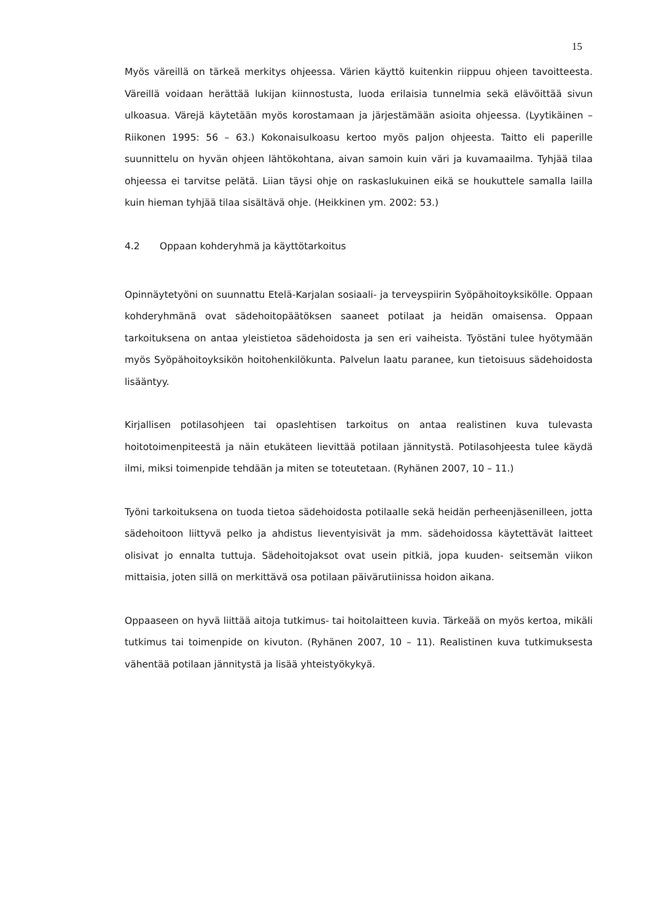15
Myös väreillä on tärkeä merkitys ohjeessa. Värien käyttö kuitenkin riippuu ohjeen tavoitteesta. Väreillä voidaan herättää lukijan kiinnostusta, luoda erilaisia tunnelmia sekä elävöittää sivun ulkoasua. Värejä käytetään myös korostamaan ja järjestämään asioita ohjeessa. (Lyytikäinen – Riikonen 1995: 56 – 63.) Kokonaisulkoasu kertoo myös paljon ohjeesta. Taitto eli paperille suunnittelu on hyvän ohjeen lähtökohtana, aivan samoin kuin väri ja kuvamaailma. Tyhjää tilaa ohjeessa ei tarvitse pelätä. Liian täysi ohje on raskaslukuinen eikä se houkuttele samalla lailla kuin hieman tyhjää tilaa sisältävä ohje. (Heikkinen ym. 2002: 53.)
4.2 Oppaan kohderyhmä ja käyttötarkoitus
Opinnäytetyöni on suunnattu Etelä-Karjalan sosiaali- ja terveyspiirin Syöpähoitoyksikölle. Oppaan kohderyhmänä ovat sädehoitopäätöksen saaneet potilaat ja heidän omaisensa. Oppaan tarkoituksena on antaa yleistietoa sädehoidosta ja sen eri vaiheista. Työstäni tulee hyötymään myös Syöpähoitoyksikön hoitohenkilökunta. Palvelun laatu paranee, kun tietoisuus sädehoidosta lisääntyy.
Kirjallisen potilasohjeen tai opaslehtisen tarkoitus on antaa realistinen kuva tulevasta hoitotoimenpiteestä ja näin etukäteen lievittää potilaan jännitystä. Potilasohjeesta tulee käydä ilmi, miksi toimenpide tehdään ja miten se toteutetaan. (Ryhänen 2007, 10 – 11.)
Työni tarkoituksena on tuoda tietoa sädehoidosta potilaalle sekä heidän perheenjäsenilleen, jotta sädehoitoon liittyvä pelko ja ahdistus lieventyisivät ja mm. sädehoidossa käytettävät laitteet olisivat jo ennalta tuttuja. Sädehoitojaksot ovat usein pitkiä, jopa kuuden- seitsemän viikon mittaisia, joten sillä on merkittävä osa potilaan päivärutiinissa hoidon aikana.
Oppaaseen on hyvä liittää aitoja tutkimus- tai hoitolaitteen kuvia. Tärkeää on myös kertoa, mikäli tutkimus tai toimenpide on kivuton. (Ryhänen 2007, 10 – 11). Realistinen kuva tutkimuksesta vähentää potilaan jännitystä ja lisää yhteistyökykyä.